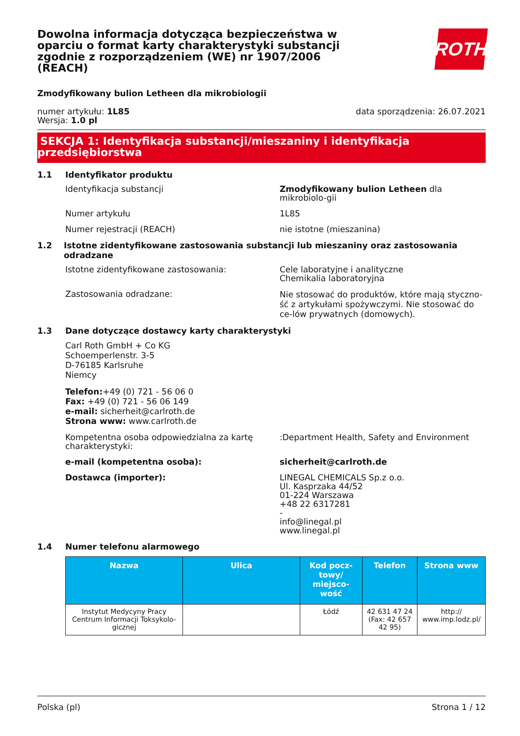ROTH
Dowolna informacja dotycząca bezpieczeństwa w oparciu o format karty charakterystyki substancji zgodnie z rozporządzeniem (WE) nr 1907/2006 (REACH)
Zmodyfikowany bulion Letheen dla mikrobiologii
numer artykułu: 1L85
Wersja: 1.0 pl
data sporządzenia: 26.07.2021
SEKCJA 1: Identyfikacja substancji/mieszaniny i identyfikacja
przedsiębiorstwa
1.1 Identyfikator produktu
Identyfikacja substancji Zmodyfikowany bulion Letheen dla mikrobiolo-gii
Numer artykułu 1L85
Numer rejestracji (REACH) nie istotne (mieszanina)
1.2 Istotne zidentyfikowane zastosowania substancji lub mieszaniny oraz zastosowania odradzane
Istotne zidentyfikowane zastosowania: Cele laboratyjne i analityczne
Chemikalia laboratoryjna
Zastosowania odradzane:
Nie stosować do produktów, które mają styczno-ść z artykułami spożywczymi. Nie stosować do ce-lów prywatnych (domowych).
1.3 Dane dotyczące dostawcy karty charakterystyki
Carl Roth GmbH + Co KG
Schoemperlenstr. 3-5
D-76185 Karlsruhe
Niemcy
Telefon:+49 (0) 721 - 56 06 0
Fax: +49 (0) 721 - 56 06 149
e-mail: sicherheit@carlroth.de
Strona www: www.carlroth.de
Kompetentna osoba odpowiedzialna za kartę charakterystyki:
:Department Health, Safety and Environment
e-mail (kompetentna osoba): sicherheit@carlroth.de
Dostawca (importer): LINEGAL CHEMICALS Sp.z o.o.
Ul. Kasprzaka 44/52
01-224 Warszawa
+48 22 6317281
-
info@linegal.pl
www.linegal.pl
1.4 Numer telefonu alarmowego
| Nazwa | Ulica | Kod pocz-towy/ miejsco-wość | Telefon | Strona www |
| --- | --- | --- | --- | --- |
| Instytut Medycyny Pracy Centrum Informacji Toksykolo-gicznej | | Łódź | 42 631 47 24 (Fax: 42 657 42 95) | http:// www.imp.lodz.pl/ |
Polska (pl) Strona 1 / 12